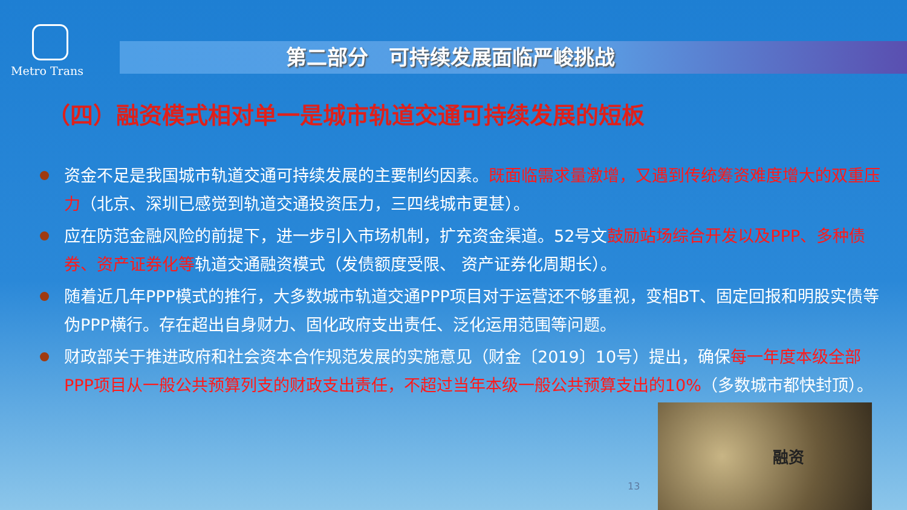Metro Trans
第二部分　可持续发展面临严峻挑战
（四）融资模式相对单一是城市轨道交通可持续发展的短板
资金不足是我国城市轨道交通可持续发展的主要制约因素。既面临需求量激增，又遇到传统筹资难度增大的双重压力（北京、深圳已感觉到轨道交通投资压力，三四线城市更甚）。
应在防范金融风险的前提下，进一步引入市场机制，扩充资金渠道。52号文鼓励站场综合开发以及PPP、多种债券、资产证券化等轨道交通融资模式（发债额度受限、 资产证券化周期长）。
随着近几年PPP模式的推行，大多数城市轨道交通PPP项目对于运营还不够重视，变相BT、固定回报和明股实债等伪PPP横行。存在超出自身财力、固化政府支出责任、泛化运用范围等问题。
财政部关于推进政府和社会资本合作规范发展的实施意见（财金〔2019〕10号）提出，确保每一年度本级全部PPP项目从一般公共预算列支的财政支出责任，不超过当年本级一般公共预算支出的10%（多数城市都快封顶）。
13
融资